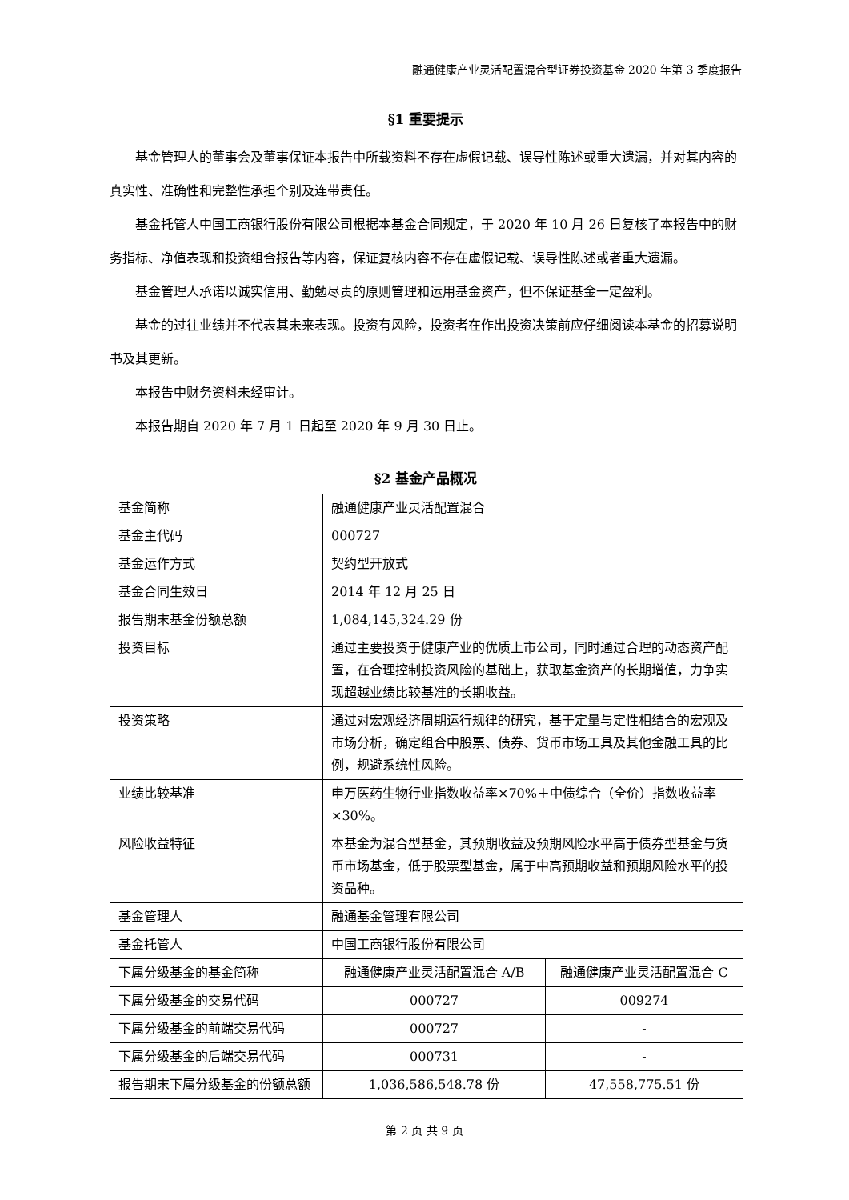融通健康产业灵活配置混合型证券投资基金 2020 年第 3 季度报告
§1 重要提示
基金管理人的董事会及董事保证本报告中所载资料不存在虚假记载、误导性陈述或重大遗漏，并对其内容的真实性、准确性和完整性承担个别及连带责任。
基金托管人中国工商银行股份有限公司根据本基金合同规定，于 2020 年 10 月 26 日复核了本报告中的财务指标、净值表现和投资组合报告等内容，保证复核内容不存在虚假记载、误导性陈述或者重大遗漏。
基金管理人承诺以诚实信用、勤勉尽责的原则管理和运用基金资产，但不保证基金一定盈利。
基金的过往业绩并不代表其未来表现。投资有风险，投资者在作出投资决策前应仔细阅读本基金的招募说明书及其更新。
本报告中财务资料未经审计。
本报告期自 2020 年 7 月 1 日起至 2020 年 9 月 30 日止。
§2 基金产品概况
| 基金简称 | 融通健康产业灵活配置混合 | |
| 基金主代码 | 000727 | |
| 基金运作方式 | 契约型开放式 | |
| 基金合同生效日 | 2014 年 12 月 25 日 | |
| 报告期末基金份额总额 | 1,084,145,324.29 份 | |
| 投资目标 | 通过主要投资于健康产业的优质上市公司，同时通过合理的动态资产配置，在合理控制投资风险的基础上，获取基金资产的长期增值，力争实现超越业绩比较基准的长期收益。 | |
| 投资策略 | 通过对宏观经济周期运行规律的研究，基于定量与定性相结合的宏观及市场分析，确定组合中股票、债券、货币市场工具及其他金融工具的比例，规避系统性风险。 | |
| 业绩比较基准 | 申万医药生物行业指数收益率×70%＋中债综合（全价）指数收益率×30%。 | |
| 风险收益特征 | 本基金为混合型基金，其预期收益及预期风险水平高于债券型基金与货币市场基金，低于股票型基金，属于中高预期收益和预期风险水平的投资品种。 | |
| 基金管理人 | 融通基金管理有限公司 | |
| 基金托管人 | 中国工商银行股份有限公司 | |
| 下属分级基金的基金简称 | 融通健康产业灵活配置混合 A/B | 融通健康产业灵活配置混合 C |
| 下属分级基金的交易代码 | 000727 | 009274 |
| 下属分级基金的前端交易代码 | 000727 | - |
| 下属分级基金的后端交易代码 | 000731 | - |
| 报告期末下属分级基金的份额总额 | 1,036,586,548.78 份 | 47,558,775.51 份 |
第 2 页 共 9 页